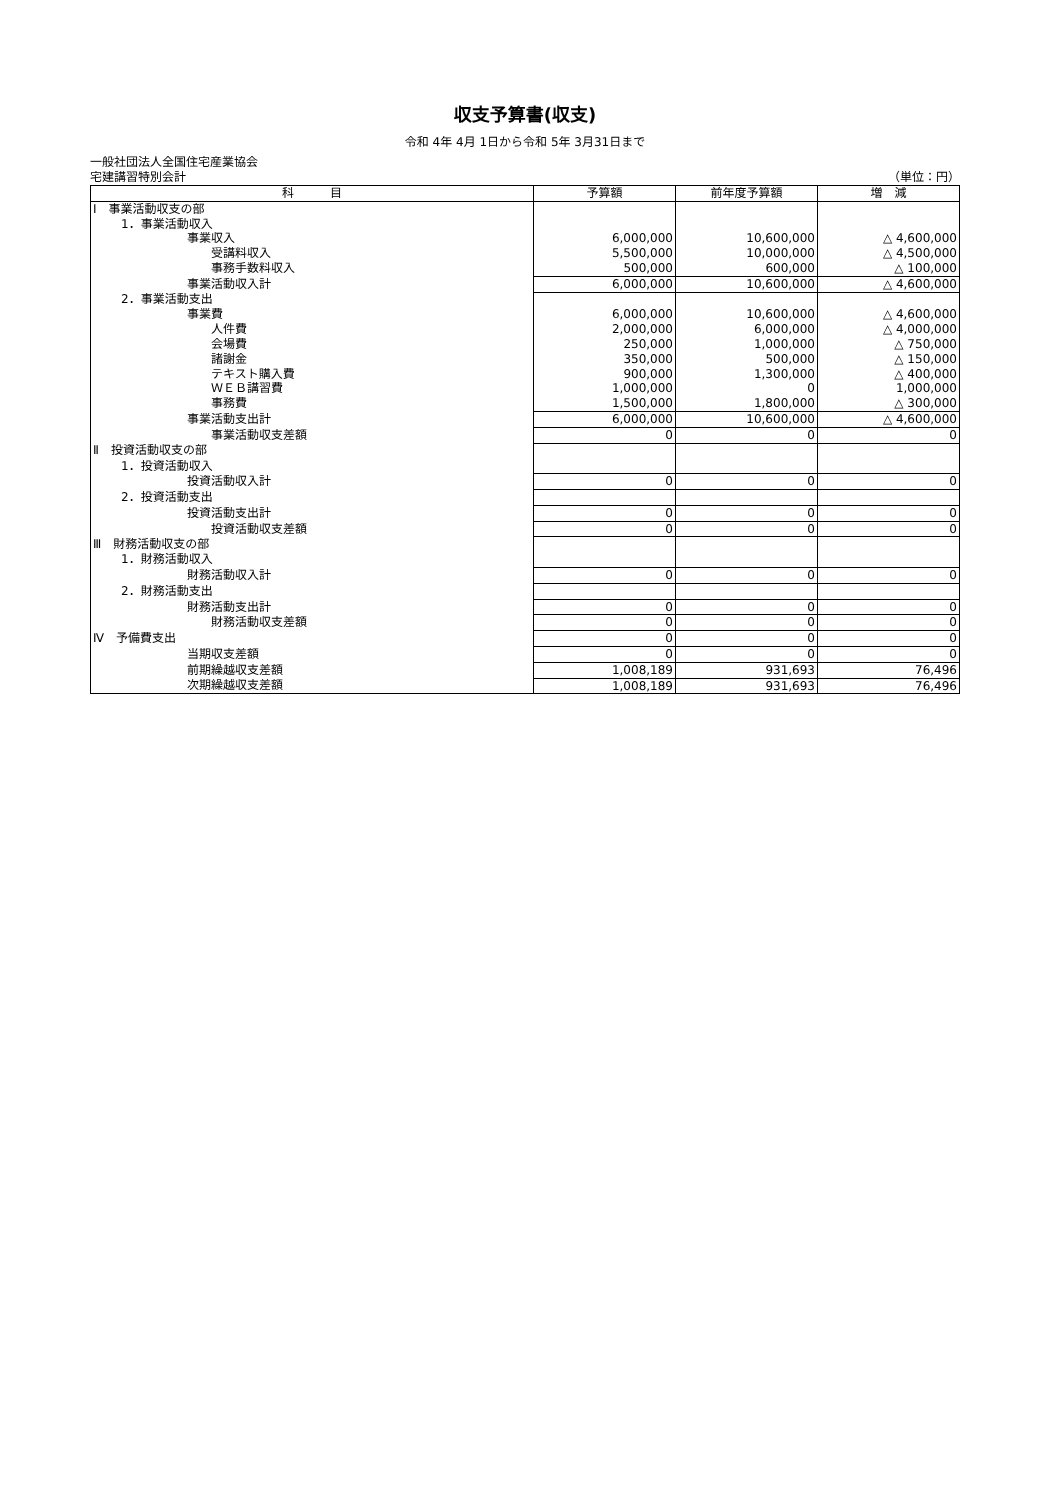収支予算書(収支)
令和 4年 4月 1日から令和 5年 3月31日まで
一般社団法人全国住宅産業協会
宅建講習特別会計 （単位：円）
| 科 目 | 予算額 | 前年度予算額 | 増 減 |
| --- | --- | --- | --- |
| Ⅰ 事業活動収支の部 | | | |
| 1．事業活動収入 | | | |
| 事業収入 | 6,000,000 | 10,600,000 | △ 4,600,000 |
| 受講料収入 | 5,500,000 | 10,000,000 | △ 4,500,000 |
| 事務手数料収入 | 500,000 | 600,000 | △ 100,000 |
| 事業活動収入計 | 6,000,000 | 10,600,000 | △ 4,600,000 |
| 2．事業活動支出 | | | |
| 事業費 | 6,000,000 | 10,600,000 | △ 4,600,000 |
| 人件費 | 2,000,000 | 6,000,000 | △ 4,000,000 |
| 会場費 | 250,000 | 1,000,000 | △ 750,000 |
| 諸謝金 | 350,000 | 500,000 | △ 150,000 |
| テキスト購入費 | 900,000 | 1,300,000 | △ 400,000 |
| ＷＥＢ講習費 | 1,000,000 | 0 | 1,000,000 |
| 事務費 | 1,500,000 | 1,800,000 | △ 300,000 |
| 事業活動支出計 | 6,000,000 | 10,600,000 | △ 4,600,000 |
| 事業活動収支差額 | 0 | 0 | 0 |
| Ⅱ 投資活動収支の部 | | | |
| 1．投資活動収入 | | | |
| 投資活動収入計 | 0 | 0 | 0 |
| 2．投資活動支出 | | | |
| 投資活動支出計 | 0 | 0 | 0 |
| 投資活動収支差額 | 0 | 0 | 0 |
| Ⅲ 財務活動収支の部 | | | |
| 1．財務活動収入 | | | |
| 財務活動収入計 | 0 | 0 | 0 |
| 2．財務活動支出 | | | |
| 財務活動支出計 | 0 | 0 | 0 |
| 財務活動収支差額 | 0 | 0 | 0 |
| Ⅳ 予備費支出 | 0 | 0 | 0 |
| 当期収支差額 | 0 | 0 | 0 |
| 前期繰越収支差額 | 1,008,189 | 931,693 | 76,496 |
| 次期繰越収支差額 | 1,008,189 | 931,693 | 76,496 |